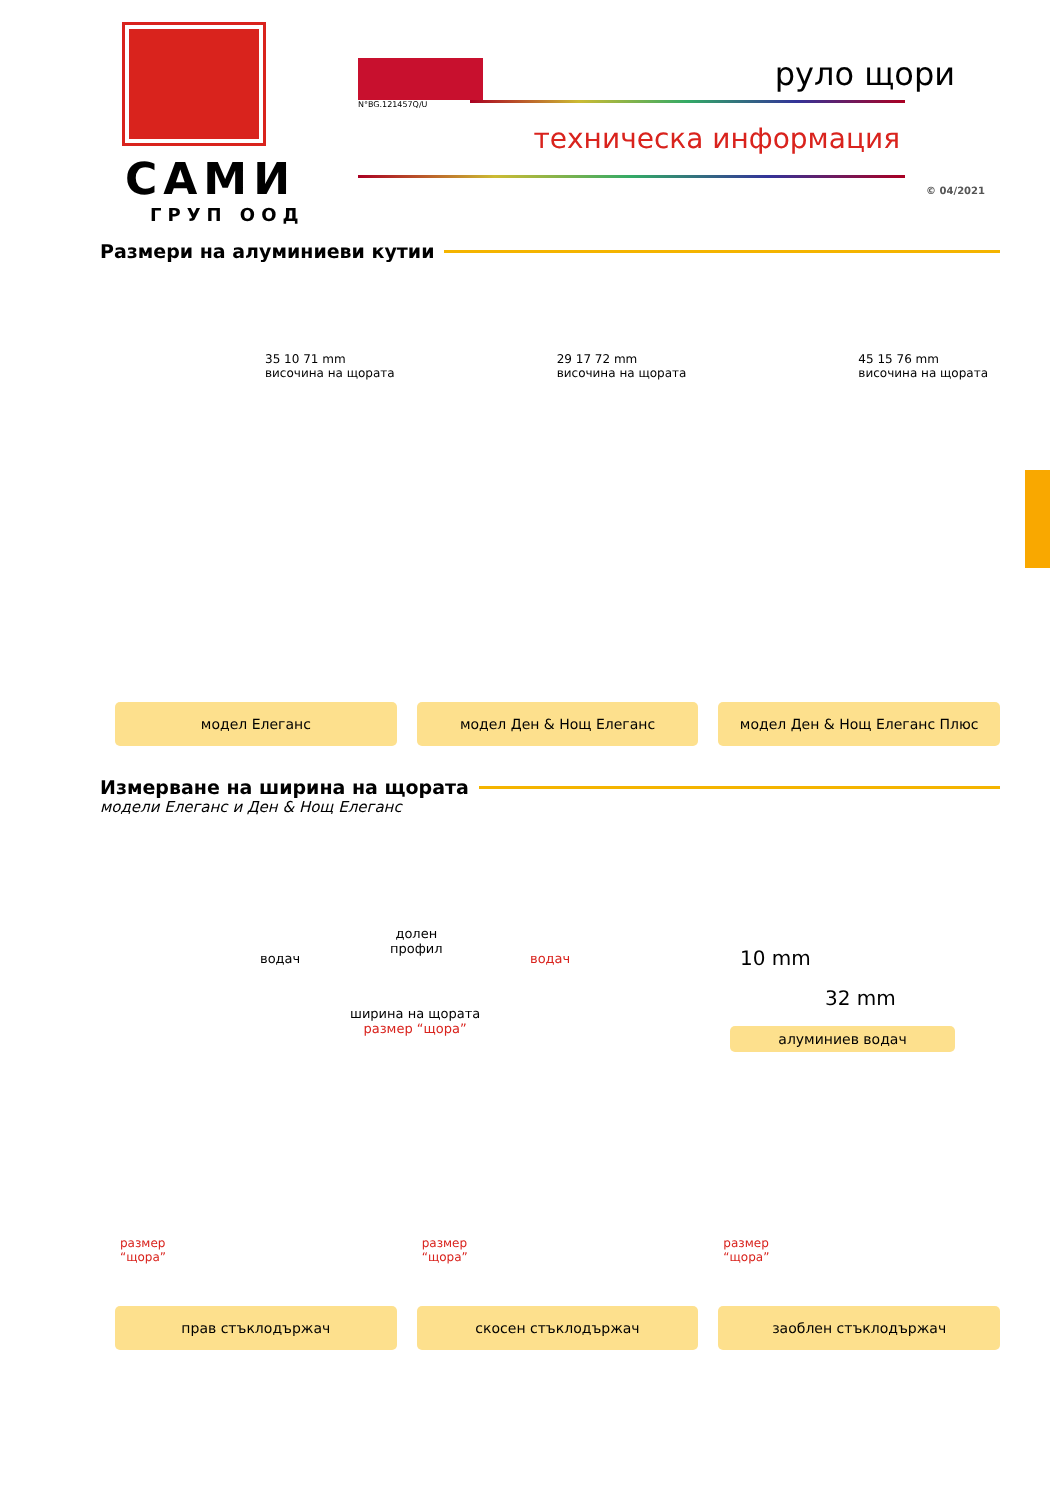САМИ
ГРУП ООД
N°BG.121457Q/U
руло щори
техническа информация
© 04/2021
Размери на алуминиеви кутии
35 10 71 mm височина на щората
29 17 72 mm височина на щората
45 15 76 mm височина на щората
модел Елеганс модел Ден & Нощ Елеганс модел Ден & Нощ Елеганс Плюс
Измерване на ширина на щората
модели Елеганс и Ден & Нощ Елеганс
водач
долен
профил
водач
ширина на щората
размер “щора”
10 mm
32 mm
алуминиев водач
размер
“щора”
размер
“щора”
размер
“щора”
прав стъклодържач скосен стъклодържач заоблен стъклодържач